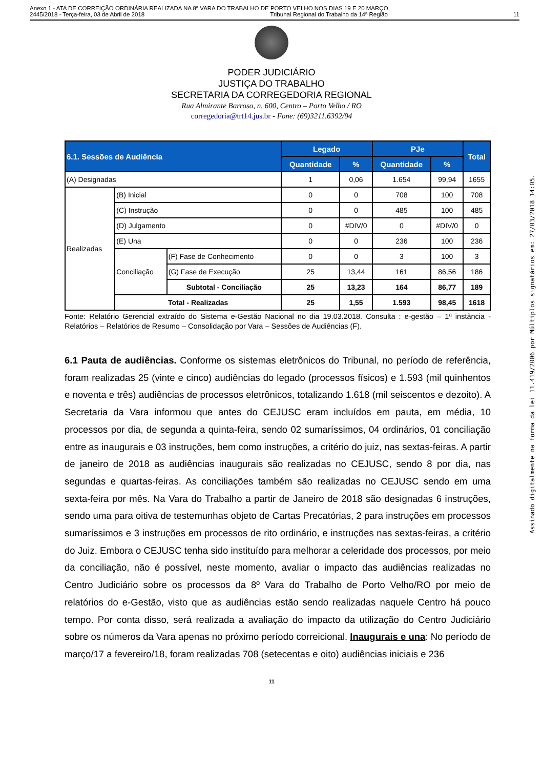Anexo 1 - ATA DE CORREIÇÃO ORDINÁRIA REALIZADA NA 8ª VARA DO TRABALHO DE PORTO VELHO NOS DIAS 19 E 20 MARÇO
2445/2018 - Terça-feira, 03 de Abril de 2018 Tribunal Regional do Trabalho da 14ª Região 11
PODER JUDICIÁRIO
JUSTIÇA DO TRABALHO
SECRETARIA DA CORREGEDORIA REGIONAL
Rua Almirante Barroso, n. 600, Centro – Porto Velho / RO
corregedoria@trt14.jus.br - Fone: (69)3211.6392/94
| 6.1. Sessões de Audiência | | | Legado | | PJe | | Total |
| --- | --- | --- | --- | --- | --- | --- | --- |
| | | | Quantidade | % | Quantidade | % | |
| (A) Designadas | | | 1 | 0,06 | 1.654 | 99,94 | 1655 |
| Realizadas | (B) Inicial | | 0 | 0 | 708 | 100 | 708 |
| | (C) Instrução | | 0 | 0 | 485 | 100 | 485 |
| | (D) Julgamento | | 0 | #DIV/0 | 0 | #DIV/0 | 0 |
| | (E) Una | | 0 | 0 | 236 | 100 | 236 |
| | Conciliação | (F) Fase de Conhecimento | 0 | 0 | 3 | 100 | 3 |
| | | (G) Fase de Execução | 25 | 13,44 | 161 | 86,56 | 186 |
| | | Subtotal - Conciliação | 25 | 13,23 | 164 | 86,77 | 189 |
| | Total - Realizadas | | 25 | 1,55 | 1.593 | 98,45 | 1618 |
Fonte: Relatório Gerencial extraído do Sistema e-Gestão Nacional no dia 19.03.2018. Consulta : e-gestão – 1ª instância - Relatórios – Relatórios de Resumo – Consolidação por Vara – Sessões de Audiências (F).
6.1 Pauta de audiências. Conforme os sistemas eletrônicos do Tribunal, no período de referência, foram realizadas 25 (vinte e cinco) audiências do legado (processos físicos) e 1.593 (mil quinhentos e noventa e três) audiências de processos eletrônicos, totalizando 1.618 (mil seiscentos e dezoito). A Secretaria da Vara informou que antes do CEJUSC eram incluídos em pauta, em média, 10 processos por dia, de segunda a quinta-feira, sendo 02 sumaríssimos, 04 ordinários, 01 conciliação entre as inaugurais e 03 instruções, bem como instruções, a critério do juiz, nas sextas-feiras. A partir de janeiro de 2018 as audiências inaugurais são realizadas no CEJUSC, sendo 8 por dia, nas segundas e quartas-feiras. As conciliações também são realizadas no CEJUSC sendo em uma sexta-feira por mês. Na Vara do Trabalho a partir de Janeiro de 2018 são designadas 6 instruções, sendo uma para oitiva de testemunhas objeto de Cartas Precatórias, 2 para instruções em processos sumaríssimos e 3 instruções em processos de rito ordinário, e instruções nas sextas-feiras, a critério do Juiz. Embora o CEJUSC tenha sido instituído para melhorar a celeridade dos processos, por meio da conciliação, não é possível, neste momento, avaliar o impacto das audiências realizadas no Centro Judiciário sobre os processos da 8º Vara do Trabalho de Porto Velho/RO por meio de relatórios do e-Gestão, visto que as audiências estão sendo realizadas naquele Centro há pouco tempo. Por conta disso, será realizada a avaliação do impacto da utilização do Centro Judiciário sobre os números da Vara apenas no próximo período correicional. Inaugurais e una: No período de março/17 a fevereiro/18, foram realizadas 708 (setecentas e oito) audiências iniciais e 236
11
Assinado digitalmente na forma da lei 11.419/2006 por Múltiplos signatários em: 27/03/2018 14:05.